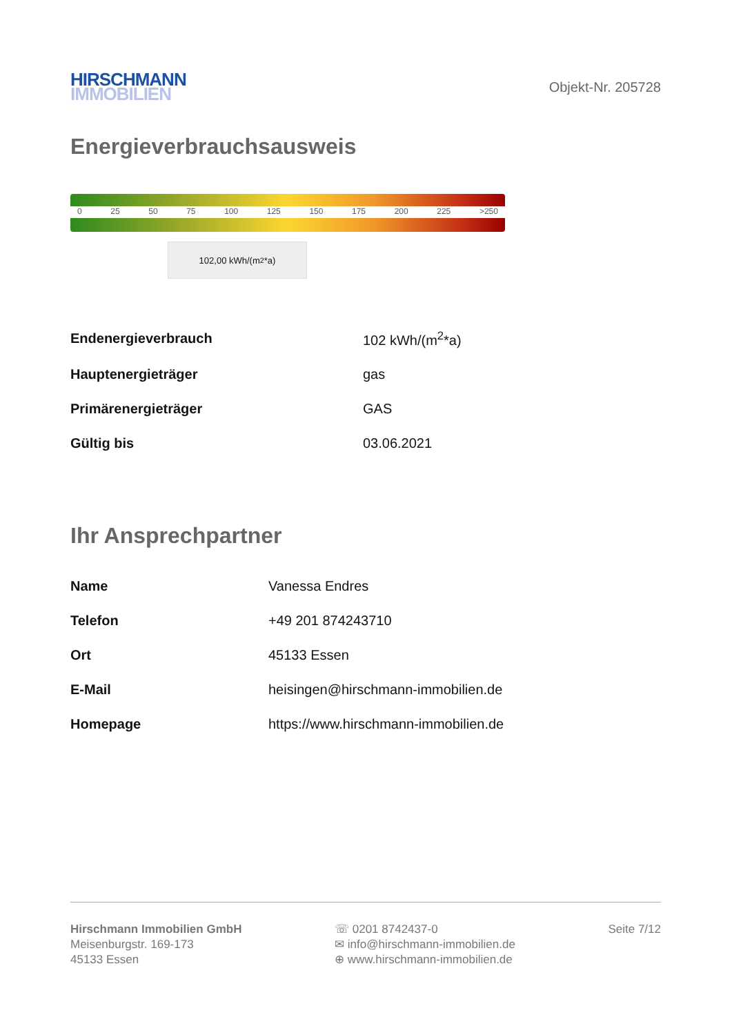HIRSCHMANN
IMMOBILIEN
Objekt-Nr. 205728
Energieverbrauchsausweis
0 25 50 75 100 125 150 175 200 225 >250
102,00 kWh/(m<sup>2</sup>*a)
| Endenergieverbrauch | 102 kWh/(m<sup>2</sup>*a) |
| Hauptenergieträger | gas |
| Primärenergieträger | GAS |
| Gültig bis | 03.06.2021 |
Ihr Ansprechpartner
| Name | Vanessa Endres |
| Telefon | +49 201 874243710 |
| Ort | 45133 Essen |
| E-Mail | heisingen@hirschmann-immobilien.de |
| Homepage | https://www.hirschmann-immobilien.de |
Hirschmann Immobilien GmbH
Meisenburgstr. 169-173
45133 Essen
☏ 0201 8742437-0
✉ info@hirschmann-immobilien.de
⊕ www.hirschmann-immobilien.de
Seite 7/12